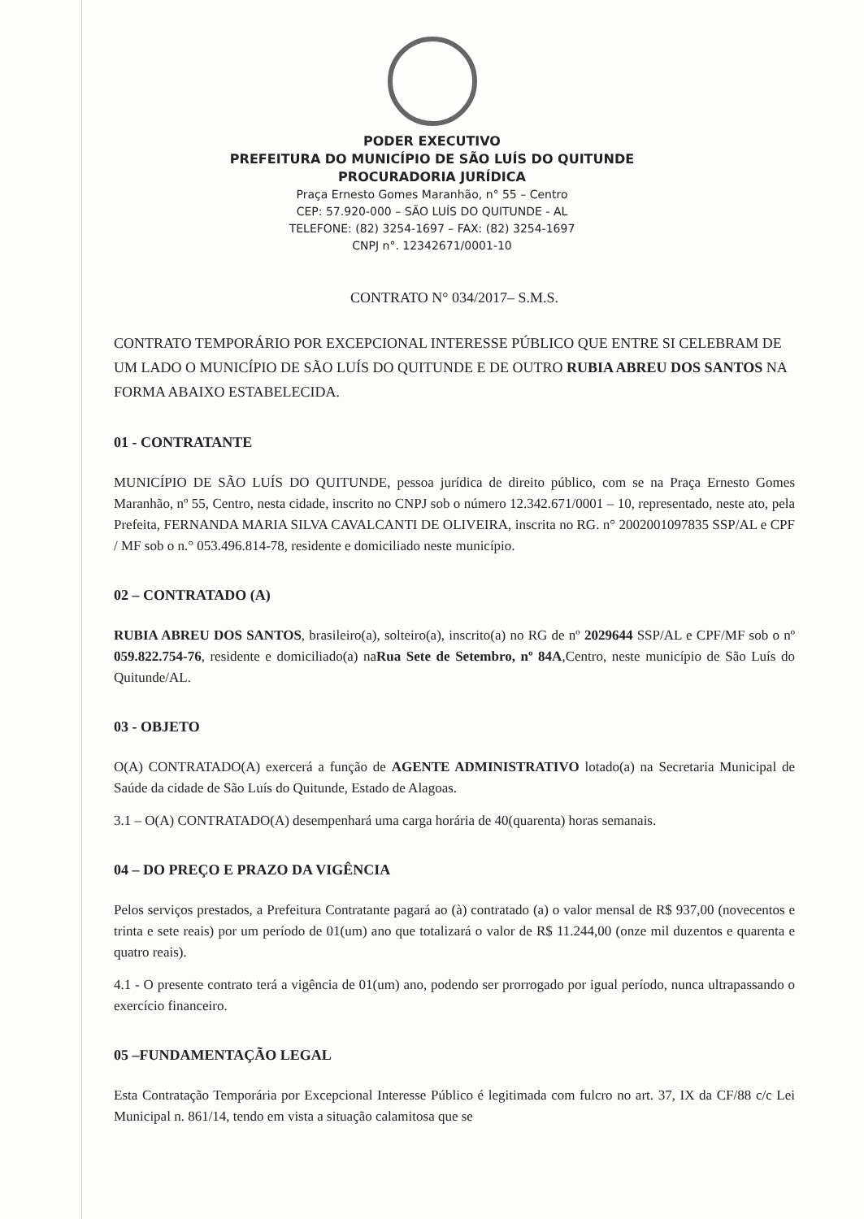PODER EXECUTIVO
PREFEITURA DO MUNICÍPIO DE SÃO LUÍS DO QUITUNDE
PROCURADORIA JURÍDICA
Praça Ernesto Gomes Maranhão, n° 55 – Centro
CEP: 57.920-000 – SÃO LUÍS DO QUITUNDE - AL
TELEFONE: (82) 3254-1697 – FAX: (82) 3254-1697
CNPJ n°. 12342671/0001-10
CONTRATO N° 034/2017– S.M.S.
CONTRATO TEMPORÁRIO POR EXCEPCIONAL INTERESSE PÚBLICO QUE ENTRE SI CELEBRAM DE UM LADO O MUNICÍPIO DE SÃO LUÍS DO QUITUNDE E DE OUTRO RUBIA ABREU DOS SANTOS NA FORMA ABAIXO ESTABELECIDA.
01 - CONTRATANTE
MUNICÍPIO DE SÃO LUÍS DO QUITUNDE, pessoa jurídica de direito público, com se na Praça Ernesto Gomes Maranhão, nº 55, Centro, nesta cidade, inscrito no CNPJ sob o número 12.342.671/0001 – 10, representado, neste ato, pela Prefeita, FERNANDA MARIA SILVA CAVALCANTI DE OLIVEIRA, inscrita no RG. n° 2002001097835 SSP/AL e CPF / MF sob o n.° 053.496.814-78, residente e domiciliado neste município.
02 – CONTRATADO (A)
RUBIA ABREU DOS SANTOS, brasileiro(a), solteiro(a), inscrito(a) no RG de nº 2029644 SSP/AL e CPF/MF sob o nº 059.822.754-76, residente e domiciliado(a) naRua Sete de Setembro, nº 84A,Centro, neste município de São Luís do Quitunde/AL.
03 - OBJETO
O(A) CONTRATADO(A) exercerá a função de AGENTE ADMINISTRATIVO lotado(a) na Secretaria Municipal de Saúde da cidade de São Luís do Quitunde, Estado de Alagoas.
3.1 – O(A) CONTRATADO(A) desempenhará uma carga horária de 40(quarenta) horas semanais.
04 – DO PREÇO E PRAZO DA VIGÊNCIA
Pelos serviços prestados, a Prefeitura Contratante pagará ao (à) contratado (a) o valor mensal de R$ 937,00 (novecentos e trinta e sete reais) por um período de 01(um) ano que totalizará o valor de R$ 11.244,00 (onze mil duzentos e quarenta e quatro reais).
4.1 - O presente contrato terá a vigência de 01(um) ano, podendo ser prorrogado por igual período, nunca ultrapassando o exercício financeiro.
05 –FUNDAMENTAÇÃO LEGAL
Esta Contratação Temporária por Excepcional Interesse Público é legitimada com fulcro no art. 37, IX da CF/88 c/c Lei Municipal n. 861/14, tendo em vista a situação calamitosa que se